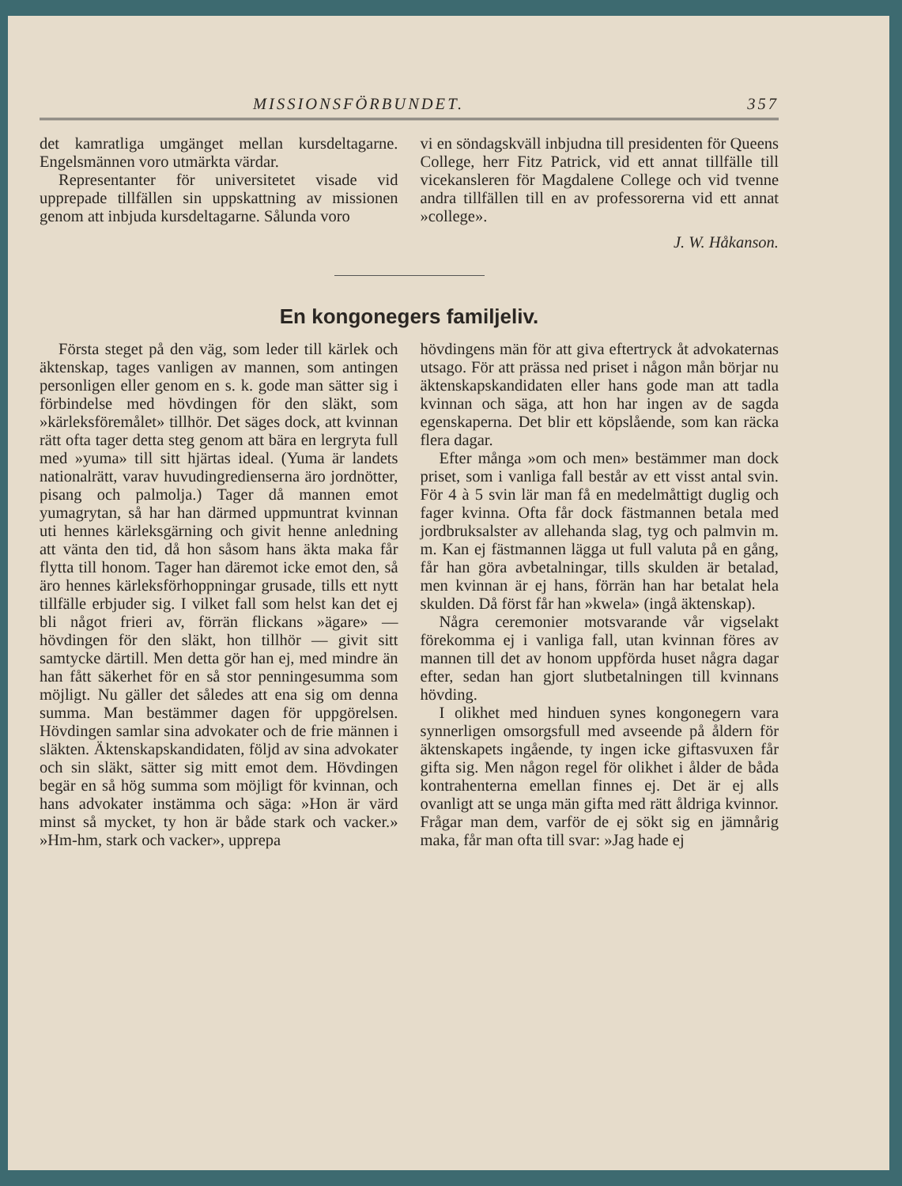MISSIONSFÖRBUNDET. 357
det kamratliga umgänget mellan kursdeltagarne. Engelsmännen voro utmärkta värdar.
Representanter för universitetet visade vid upprepade tillfällen sin uppskattning av missionen genom att inbjuda kursdeltagarne. Sålunda voro
vi en söndagskväll inbjudna till presidenten för Queens College, herr Fitz Patrick, vid ett annat tillfälle till vicekansleren för Magdalene College och vid tvenne andra tillfällen till en av professorerna vid ett annat »college».
J. W. Håkanson.
En kongonegers familjeliv.
Första steget på den väg, som leder till kärlek och äktenskap, tages vanligen av mannen, som antingen personligen eller genom en s. k. gode man sätter sig i förbindelse med hövdingen för den släkt, som »kärleksföremålet» tillhör. Det säges dock, att kvinnan rätt ofta tager detta steg genom att bära en lergryta full med »yuma» till sitt hjärtas ideal. (Yuma är landets nationalrätt, varav huvudingredienserna äro jordnötter, pisang och palmolja.) Tager då mannen emot yumagrytan, så har han därmed uppmuntrat kvinnan uti hennes kärleksgärning och givit henne anledning att vänta den tid, då hon såsom hans äkta maka får flytta till honom. Tager han däremot icke emot den, så äro hennes kärleksförhoppningar grusade, tills ett nytt tillfälle erbjuder sig. I vilket fall som helst kan det ej bli något frieri av, förrän flickans »ägare» — hövdingen för den släkt, hon tillhör — givit sitt samtycke därtill. Men detta gör han ej, med mindre än han fått säkerhet för en så stor penningesumma som möjligt. Nu gäller det således att ena sig om denna summa. Man bestämmer dagen för uppgörelsen. Hövdingen samlar sina advokater och de frie männen i släkten. Äktenskapskandidaten, följd av sina advokater och sin släkt, sätter sig mitt emot dem. Hövdingen begär en så hög summa som möjligt för kvinnan, och hans advokater instämma och säga: »Hon är värd minst så mycket, ty hon är både stark och vacker.» »Hm-hm, stark och vacker», upprepa
hövdingens män för att giva eftertryck åt advokaternas utsago. För att prässa ned priset i någon mån börjar nu äktenskapskandidaten eller hans gode man att tadla kvinnan och säga, att hon har ingen av de sagda egenskaperna. Det blir ett köpslående, som kan räcka flera dagar.
Efter många »om och men» bestämmer man dock priset, som i vanliga fall består av ett visst antal svin. För 4 à 5 svin lär man få en medelmåttigt duglig och fager kvinna. Ofta får dock fästmannen betala med jordbruksalster av allehanda slag, tyg och palmvin m. m. Kan ej fästmannen lägga ut full valuta på en gång, får han göra avbetalningar, tills skulden är betalad, men kvinnan är ej hans, förrän han har betalat hela skulden. Då först får han »kwela» (ingå äktenskap).
Några ceremonier motsvarande vår vigselakt förekomma ej i vanliga fall, utan kvinnan föres av mannen till det av honom uppförda huset några dagar efter, sedan han gjort slutbetalningen till kvinnans hövding.
I olikhet med hinduen synes kongonegern vara synnerligen omsorgsfull med avseende på åldern för äktenskapets ingående, ty ingen icke giftasvuxen får gifta sig. Men någon regel för olikhet i ålder de båda kontrahenterna emellan finnes ej. Det är ej alls ovanligt att se unga män gifta med rätt åldriga kvinnor. Frågar man dem, varför de ej sökt sig en jämnårig maka, får man ofta till svar: »Jag hade ej